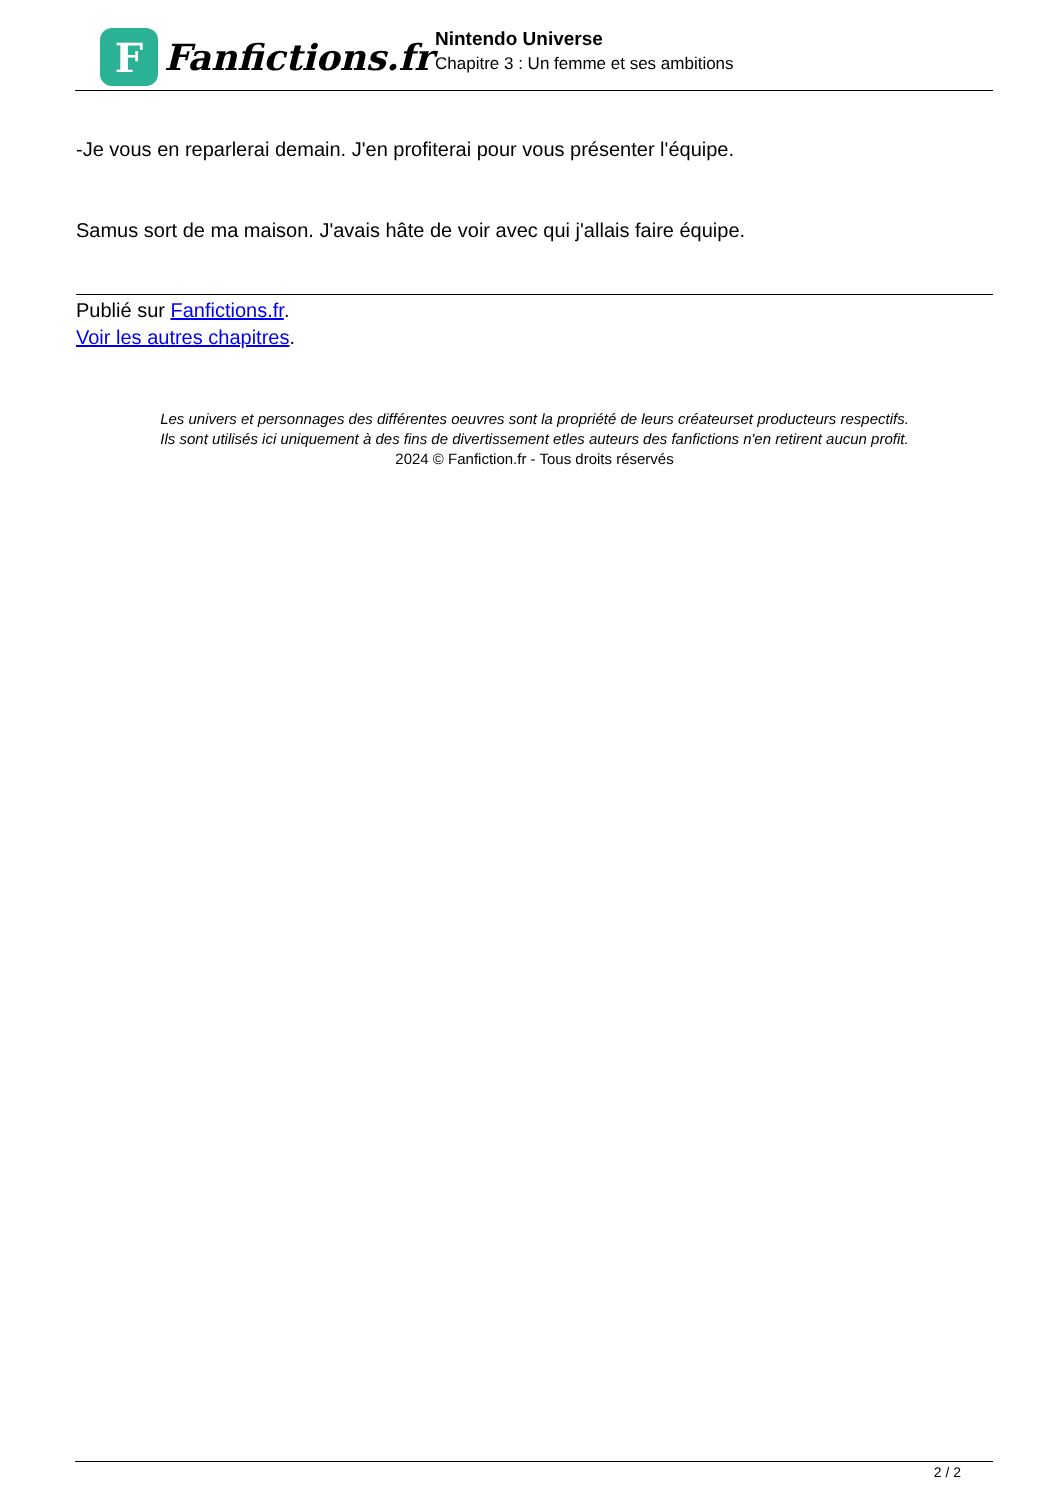F
Fanfictions.fr
Nintendo Universe
Chapitre 3 : Un femme et ses ambitions
-Je vous en reparlerai demain. J'en profiterai pour vous présenter l'équipe.
Samus sort de ma maison. J'avais hâte de voir avec qui j'allais faire équipe.
Publié sur Fanfictions.fr.
Voir les autres chapitres.
Les univers et personnages des différentes oeuvres sont la propriété de leurs créateurset producteurs respectifs.
Ils sont utilisés ici uniquement à des fins de divertissement etles auteurs des fanfictions n'en retirent aucun profit.
2024 © Fanfiction.fr - Tous droits réservés
2 / 2